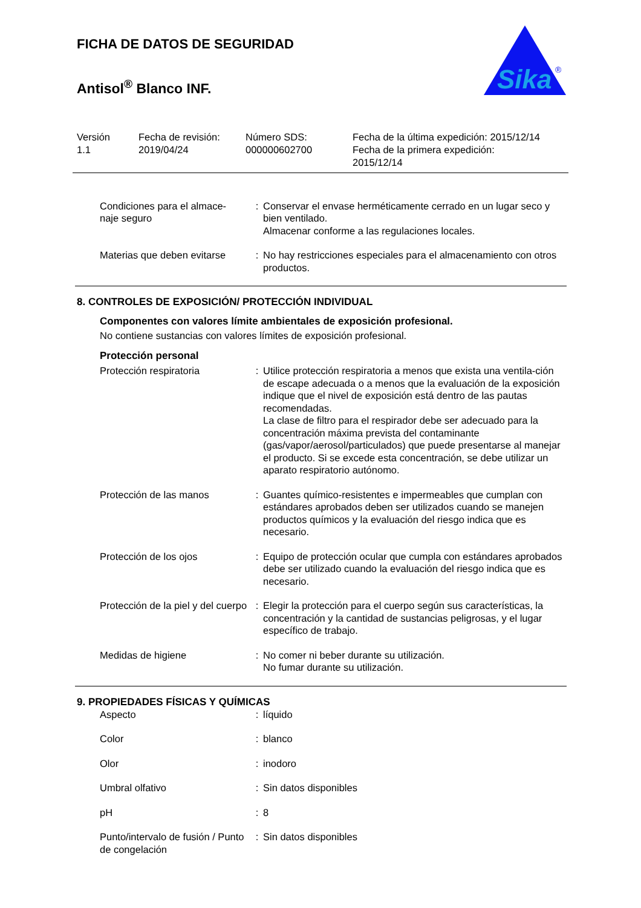Sika
®
FICHA DE DATOS DE SEGURIDAD
Antisol<sup>®</sup> Blanco INF.
| Versión 1.1 | Fecha de revisión: 2019/04/24 | Número SDS: 000000602700 | Fecha de la última expedición: 2015/12/14 Fecha de la primera expedición: 2015/12/14 |
| Condiciones para el almace- naje seguro | : | Conservar el envase herméticamente cerrado en un lugar seco y bien ventilado. Almacenar conforme a las regulaciones locales. |
| Materias que deben evitarse | : | No hay restricciones especiales para el almacenamiento con otros productos. |
8. CONTROLES DE EXPOSICIÓN/ PROTECCIÓN INDIVIDUAL
Componentes con valores límite ambientales de exposición profesional.
No contiene sustancias con valores límites de exposición profesional.
Protección personal
| Protección respiratoria | : | Utilice protección respiratoria a menos que exista una ventila-ción de escape adecuada o a menos que la evaluación de la exposición indique que el nivel de exposición está dentro de las pautas recomendadas. La clase de filtro para el respirador debe ser adecuado para la concentración máxima prevista del contaminante (gas/vapor/aerosol/particulados) que puede presentarse al manejar el producto. Si se excede esta concentración, se debe utilizar un aparato respiratorio autónomo. |
| Protección de las manos | : | Guantes químico-resistentes e impermeables que cumplan con estándares aprobados deben ser utilizados cuando se manejen productos químicos y la evaluación del riesgo indica que es necesario. |
| Protección de los ojos | : | Equipo de protección ocular que cumpla con estándares aprobados debe ser utilizado cuando la evaluación del riesgo indica que es necesario. |
| Protección de la piel y del cuerpo | : | Elegir la protección para el cuerpo según sus características, la concentración y la cantidad de sustancias peligrosas, y el lugar específico de trabajo. |
| Medidas de higiene | : | No comer ni beber durante su utilización. No fumar durante su utilización. |
9. PROPIEDADES FÍSICAS Y QUÍMICAS
| Aspecto | : | líquido |
| Color | : | blanco |
| Olor | : | inodoro |
| Umbral olfativo | : | Sin datos disponibles |
| pH | : | 8 |
| Punto/intervalo de fusión / Punto de congelación | : | Sin datos disponibles |